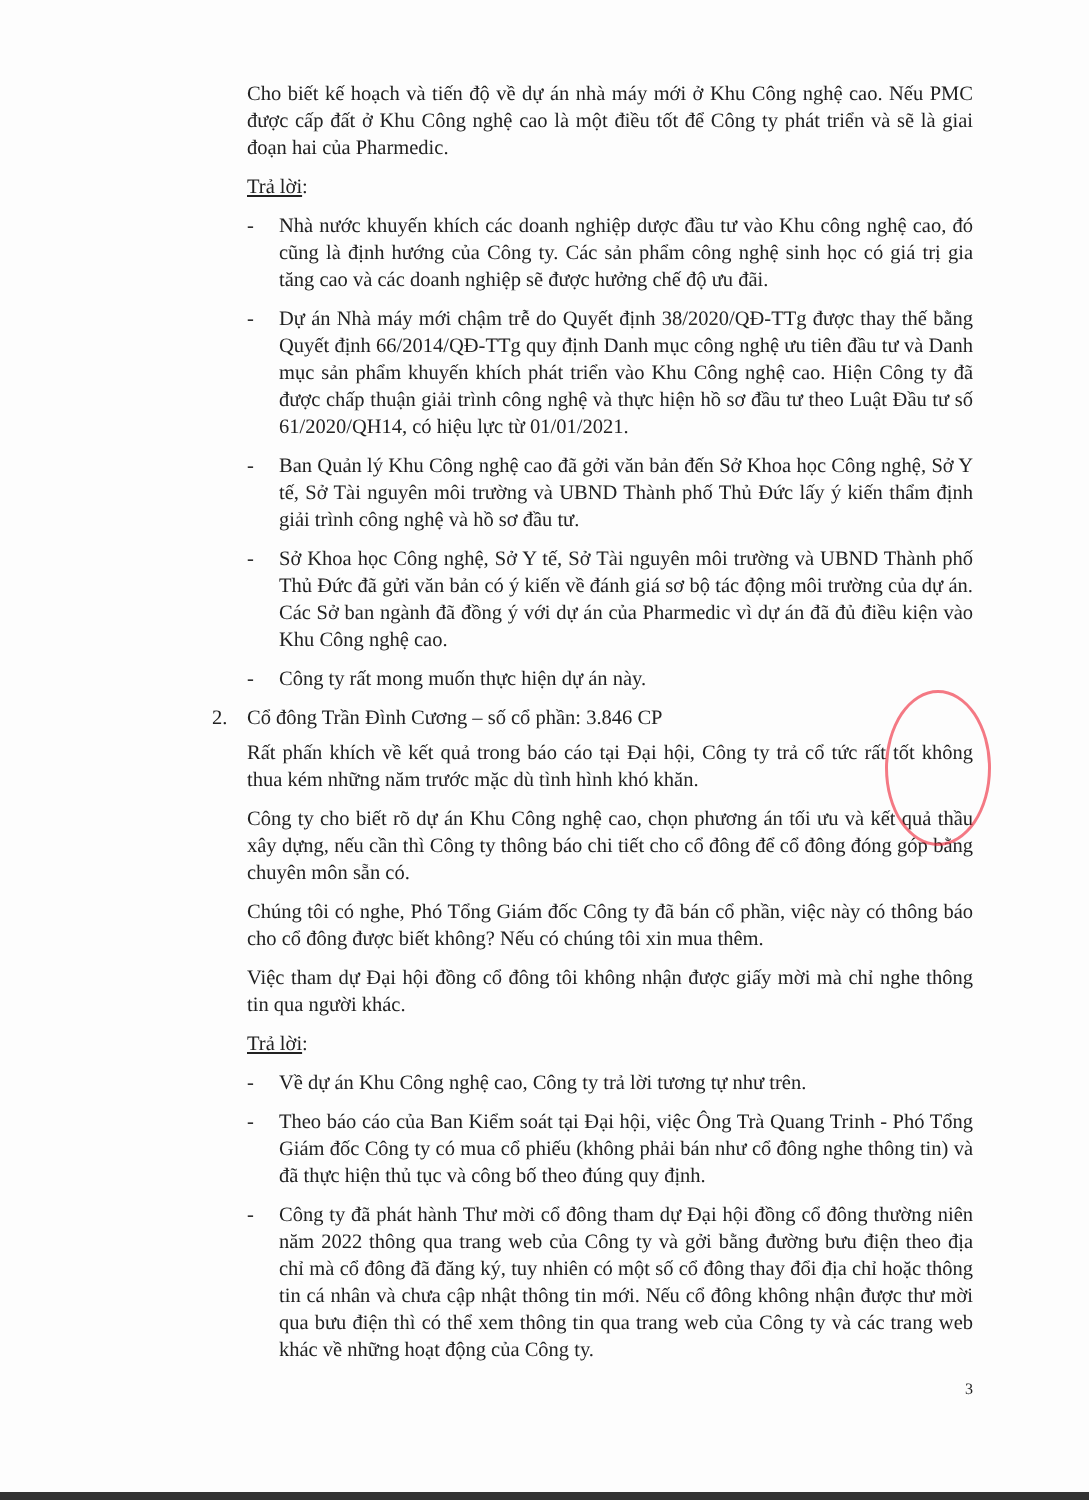Cho biết kế hoạch và tiến độ về dự án nhà máy mới ở Khu Công nghệ cao. Nếu PMC được cấp đất ở Khu Công nghệ cao là một điều tốt để Công ty phát triển và sẽ là giai đoạn hai của Pharmedic.
Trả lời:
- Nhà nước khuyến khích các doanh nghiệp dược đầu tư vào Khu công nghệ cao, đó cũng là định hướng của Công ty. Các sản phẩm công nghệ sinh học có giá trị gia tăng cao và các doanh nghiệp sẽ được hưởng chế độ ưu đãi.
- Dự án Nhà máy mới chậm trễ do Quyết định 38/2020/QĐ-TTg được thay thế bằng Quyết định 66/2014/QĐ-TTg quy định Danh mục công nghệ ưu tiên đầu tư và Danh mục sản phẩm khuyến khích phát triển vào Khu Công nghệ cao. Hiện Công ty đã được chấp thuận giải trình công nghệ và thực hiện hồ sơ đầu tư theo Luật Đầu tư số 61/2020/QH14, có hiệu lực từ 01/01/2021.
- Ban Quản lý Khu Công nghệ cao đã gởi văn bản đến Sở Khoa học Công nghệ, Sở Y tế, Sở Tài nguyên môi trường và UBND Thành phố Thủ Đức lấy ý kiến thẩm định giải trình công nghệ và hồ sơ đầu tư.
- Sở Khoa học Công nghệ, Sở Y tế, Sở Tài nguyên môi trường và UBND Thành phố Thủ Đức đã gửi văn bản có ý kiến về đánh giá sơ bộ tác động môi trường của dự án. Các Sở ban ngành đã đồng ý với dự án của Pharmedic vì dự án đã đủ điều kiện vào Khu Công nghệ cao.
- Công ty rất mong muốn thực hiện dự án này.
2. Cổ đông Trần Đình Cương – số cổ phần: 3.846 CP
Rất phấn khích về kết quả trong báo cáo tại Đại hội, Công ty trả cổ tức rất tốt không thua kém những năm trước mặc dù tình hình khó khăn.
Công ty cho biết rõ dự án Khu Công nghệ cao, chọn phương án tối ưu và kết quả thầu xây dựng, nếu cần thì Công ty thông báo chi tiết cho cổ đông để cổ đông đóng góp bằng chuyên môn sẵn có.
Chúng tôi có nghe, Phó Tổng Giám đốc Công ty đã bán cổ phần, việc này có thông báo cho cổ đông được biết không? Nếu có chúng tôi xin mua thêm.
Việc tham dự Đại hội đồng cổ đông tôi không nhận được giấy mời mà chỉ nghe thông tin qua người khác.
Trả lời:
- Về dự án Khu Công nghệ cao, Công ty trả lời tương tự như trên.
- Theo báo cáo của Ban Kiểm soát tại Đại hội, việc Ông Trà Quang Trinh - Phó Tổng Giám đốc Công ty có mua cổ phiếu (không phải bán như cổ đông nghe thông tin) và đã thực hiện thủ tục và công bố theo đúng quy định.
- Công ty đã phát hành Thư mời cổ đông tham dự Đại hội đồng cổ đông thường niên năm 2022 thông qua trang web của Công ty và gởi bằng đường bưu điện theo địa chỉ mà cổ đông đã đăng ký, tuy nhiên có một số cổ đông thay đổi địa chỉ hoặc thông tin cá nhân và chưa cập nhật thông tin mới. Nếu cổ đông không nhận được thư mời qua bưu điện thì có thể xem thông tin qua trang web của Công ty và các trang web khác về những hoạt động của Công ty.
3